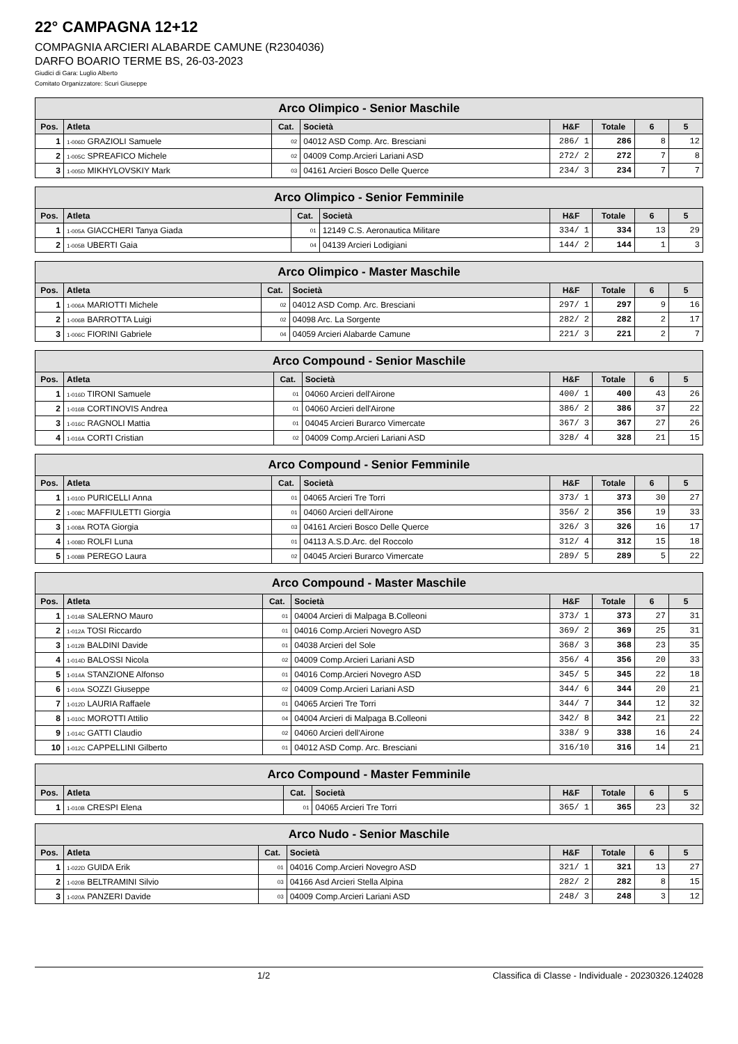22° CAMPAGNA 12+12
COMPAGNIA ARCIERI ALABARDE CAMUNE (R2304036)
DARFO BOARIO TERME BS, 26-03-2023
Giudici di Gara: Luglio Alberto
Comitato Organizzatore: Scuri Giuseppe
| Arco Olimpico - Senior Maschile | | | | | | | |
| --- | --- | --- | --- | --- | --- | --- | --- |
| Pos. | Atleta | Cat. | Società | H&F | Totale | 6 | 5 |
| 1 | 1-006D GRAZIOLI Samuele | 02 | 04012 ASD Comp. Arc. Bresciani | 286/ 1 | 286 | 8 | 12 |
| 2 | 1-005C SPREAFICO Michele | 02 | 04009 Comp.Arcieri Lariani ASD | 272/ 2 | 272 | 7 | 8 |
| 3 | 1-005D MIKHYLOVSKIY Mark | 03 | 04161 Arcieri Bosco Delle Querce | 234/ 3 | 234 | 7 | 7 |
| Arco Olimpico - Senior Femminile | | | | | | | |
| --- | --- | --- | --- | --- | --- | --- | --- |
| Pos. | Atleta | Cat. | Società | H&F | Totale | 6 | 5 |
| 1 | 1-005A GIACCHERI Tanya Giada | 01 | 12149 C.S. Aeronautica Militare | 334/ 1 | 334 | 13 | 29 |
| 2 | 1-005B UBERTI Gaia | 04 | 04139 Arcieri Lodigiani | 144/ 2 | 144 | 1 | 3 |
| Arco Olimpico - Master Maschile | | | | | | | |
| --- | --- | --- | --- | --- | --- | --- | --- |
| Pos. | Atleta | Cat. | Società | H&F | Totale | 6 | 5 |
| 1 | 1-006A MARIOTTI Michele | 02 | 04012 ASD Comp. Arc. Bresciani | 297/ 1 | 297 | 9 | 16 |
| 2 | 1-006B BARROTTA Luigi | 02 | 04098 Arc. La Sorgente | 282/ 2 | 282 | 2 | 17 |
| 3 | 1-006C FIORINI Gabriele | 04 | 04059 Arcieri Alabarde Camune | 221/ 3 | 221 | 2 | 7 |
| Arco Compound - Senior Maschile | | | | | | | |
| --- | --- | --- | --- | --- | --- | --- | --- |
| Pos. | Atleta | Cat. | Società | H&F | Totale | 6 | 5 |
| 1 | 1-016D TIRONI Samuele | 01 | 04060 Arcieri dell'Airone | 400/ 1 | 400 | 43 | 26 |
| 2 | 1-016B CORTINOVIS Andrea | 01 | 04060 Arcieri dell'Airone | 386/ 2 | 386 | 37 | 22 |
| 3 | 1-016C RAGNOLI Mattia | 01 | 04045 Arcieri Burarco Vimercate | 367/ 3 | 367 | 27 | 26 |
| 4 | 1-016A CORTI Cristian | 02 | 04009 Comp.Arcieri Lariani ASD | 328/ 4 | 328 | 21 | 15 |
| Arco Compound - Senior Femminile | | | | | | | |
| --- | --- | --- | --- | --- | --- | --- | --- |
| Pos. | Atleta | Cat. | Società | H&F | Totale | 6 | 5 |
| 1 | 1-010D PURICELLI Anna | 01 | 04065 Arcieri Tre Torri | 373/ 1 | 373 | 30 | 27 |
| 2 | 1-008C MAFFIULETTI Giorgia | 01 | 04060 Arcieri dell'Airone | 356/ 2 | 356 | 19 | 33 |
| 3 | 1-008A ROTA Giorgia | 03 | 04161 Arcieri Bosco Delle Querce | 326/ 3 | 326 | 16 | 17 |
| 4 | 1-008D ROLFI Luna | 01 | 04113 A.S.D.Arc. del Roccolo | 312/ 4 | 312 | 15 | 18 |
| 5 | 1-008B PEREGO Laura | 02 | 04045 Arcieri Burarco Vimercate | 289/ 5 | 289 | 5 | 22 |
| Arco Compound - Master Maschile | | | | | | | |
| --- | --- | --- | --- | --- | --- | --- | --- |
| Pos. | Atleta | Cat. | Società | H&F | Totale | 6 | 5 |
| 1 | 1-014B SALERNO Mauro | 01 | 04004 Arcieri di Malpaga B.Colleoni | 373/ 1 | 373 | 27 | 31 |
| 2 | 1-012A TOSI Riccardo | 01 | 04016 Comp.Arcieri Novegro ASD | 369/ 2 | 369 | 25 | 31 |
| 3 | 1-012B BALDINI Davide | 01 | 04038 Arcieri del Sole | 368/ 3 | 368 | 23 | 35 |
| 4 | 1-014D BALOSSI Nicola | 02 | 04009 Comp.Arcieri Lariani ASD | 356/ 4 | 356 | 20 | 33 |
| 5 | 1-014A STANZIONE Alfonso | 01 | 04016 Comp.Arcieri Novegro ASD | 345/ 5 | 345 | 22 | 18 |
| 6 | 1-010A SOZZI Giuseppe | 02 | 04009 Comp.Arcieri Lariani ASD | 344/ 6 | 344 | 20 | 21 |
| 7 | 1-012D LAURIA Raffaele | 01 | 04065 Arcieri Tre Torri | 344/ 7 | 344 | 12 | 32 |
| 8 | 1-010C MOROTTI Attilio | 04 | 04004 Arcieri di Malpaga B.Colleoni | 342/ 8 | 342 | 21 | 22 |
| 9 | 1-014C GATTI Claudio | 02 | 04060 Arcieri dell'Airone | 338/ 9 | 338 | 16 | 24 |
| 10 | 1-012C CAPPELLINI Gilberto | 01 | 04012 ASD Comp. Arc. Bresciani | 316/10 | 316 | 14 | 21 |
| Arco Compound - Master Femminile | | | | | | | |
| --- | --- | --- | --- | --- | --- | --- | --- |
| Pos. | Atleta | Cat. | Società | H&F | Totale | 6 | 5 |
| 1 | 1-010B CRESPI Elena | 01 | 04065 Arcieri Tre Torri | 365/ 1 | 365 | 23 | 32 |
| Arco Nudo - Senior Maschile | | | | | | | |
| --- | --- | --- | --- | --- | --- | --- | --- |
| Pos. | Atleta | Cat. | Società | H&F | Totale | 6 | 5 |
| 1 | 1-022D GUIDA Erik | 01 | 04016 Comp.Arcieri Novegro ASD | 321/ 1 | 321 | 13 | 27 |
| 2 | 1-020B BELTRAMINI Silvio | 03 | 04166 Asd Arcieri Stella Alpina | 282/ 2 | 282 | 8 | 15 |
| 3 | 1-020A PANZERI Davide | 03 | 04009 Comp.Arcieri Lariani ASD | 248/ 3 | 248 | 3 | 12 |
1/2 Classifica di Classe - Individuale - 20230326.124028